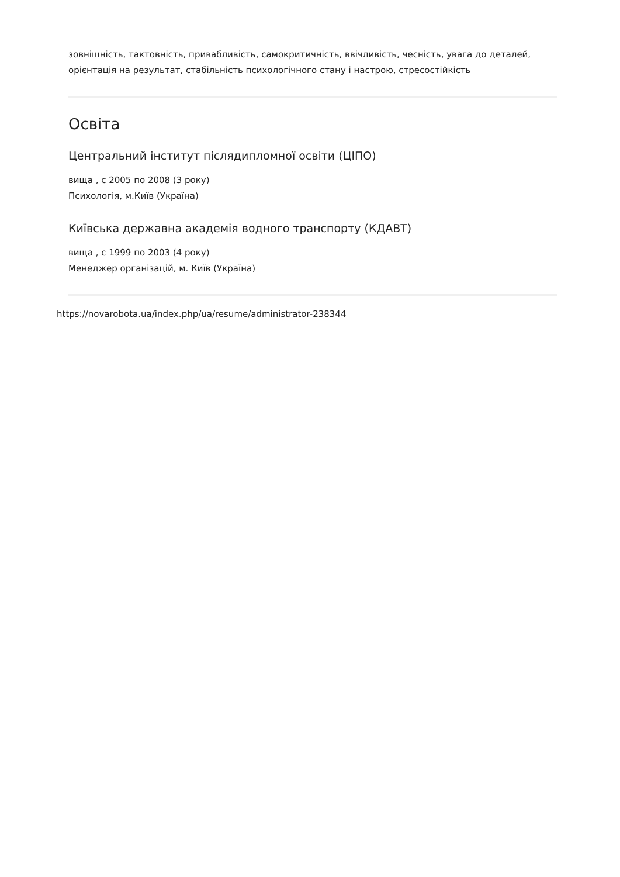зовнішність, тактовність, привабливість, самокритичність, ввічливість, чесність, увага до деталей, орієнтація на результат, стабільність психологічного стану і настрою, стресостійкість
Освіта
Центральний інститут післядипломної освіти (ЦІПО)
вища , с 2005 по 2008 (3 року)
Психологія, м.Київ (Україна)
Київська державна академія водного транспорту (КДАВТ)
вища , с 1999 по 2003 (4 року)
Менеджер організацій, м. Київ (Україна)
https://novarobota.ua/index.php/ua/resume/administrator-238344